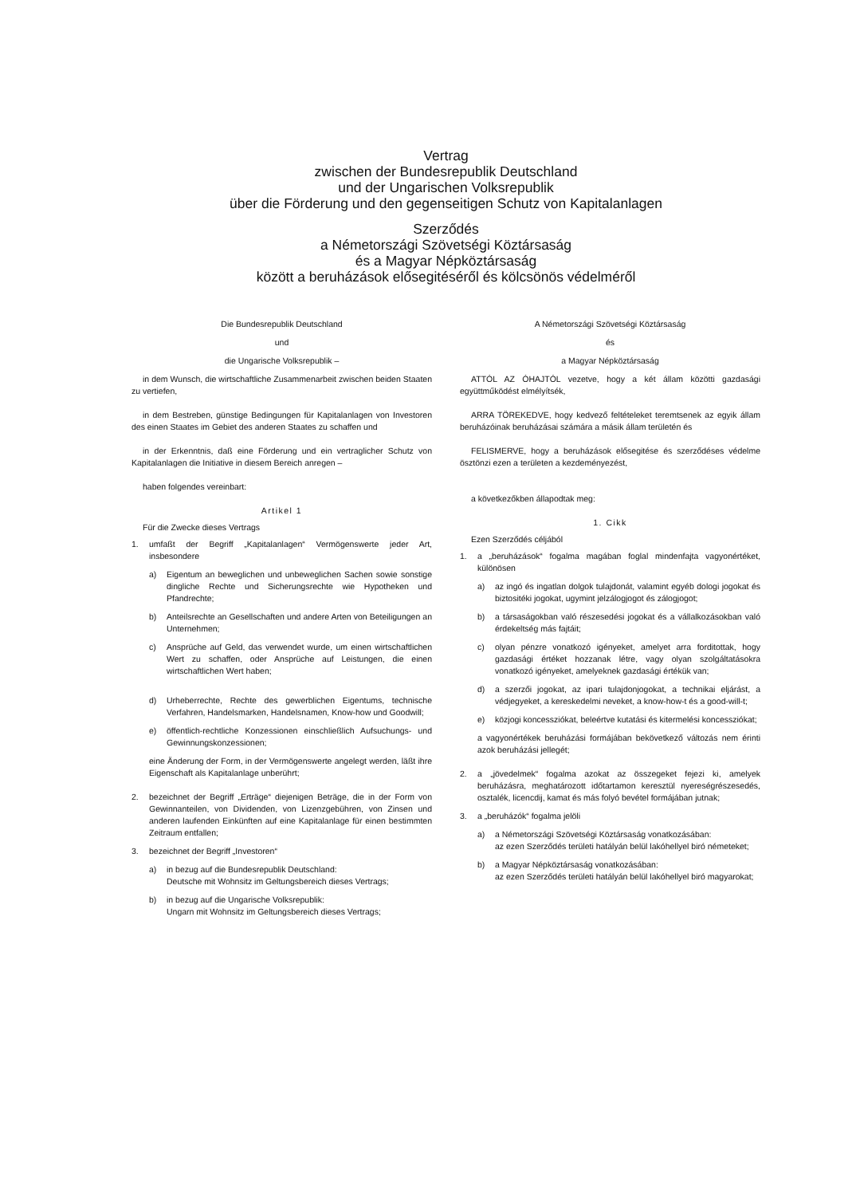Vertrag
zwischen der Bundesrepublik Deutschland
und der Ungarischen Volksrepublik
über die Förderung und den gegenseitigen Schutz von Kapitalanlagen
Szerződés
a Németországi Szövetségi Köztársaság
és a Magyar Népköztársaság
között a beruházások elősegitéséről és kölcsönös védelméről
Die Bundesrepublik Deutschland
und
die Ungarische Volksrepublik –
in dem Wunsch, die wirtschaftliche Zusammenarbeit zwischen beiden Staaten zu vertiefen,
in dem Bestreben, günstige Bedingungen für Kapitalanlagen von Investoren des einen Staates im Gebiet des anderen Staates zu schaffen und
in der Erkenntnis, daß eine Förderung und ein vertraglicher Schutz von Kapitalanlagen die Initiative in diesem Bereich anregen –
haben folgendes vereinbart:
Artikel 1
Für die Zwecke dieses Vertrags
1. umfaßt der Begriff „Kapitalanlagen“ Vermögenswerte jeder Art, insbesondere
a) Eigentum an beweglichen und unbeweglichen Sachen sowie sonstige dingliche Rechte und Sicherungsrechte wie Hypotheken und Pfandrechte;
b) Anteilsrechte an Gesellschaften und andere Arten von Beteiligungen an Unternehmen;
c) Ansprüche auf Geld, das verwendet wurde, um einen wirtschaftlichen Wert zu schaffen, oder Ansprüche auf Leistungen, die einen wirtschaftlichen Wert haben;
d) Urheberrechte, Rechte des gewerblichen Eigentums, technische Verfahren, Handelsmarken, Handelsnamen, Know-how und Goodwill;
e) öffentlich-rechtliche Konzessionen einschließlich Aufsuchungs- und Gewinnungskonzessionen;
eine Änderung der Form, in der Vermögenswerte angelegt werden, läßt ihre Eigenschaft als Kapitalanlage unberührt;
2. bezeichnet der Begriff „Erträge“ diejenigen Beträge, die in der Form von Gewinnanteilen, von Dividenden, von Lizenzgebühren, von Zinsen und anderen laufenden Einkünften auf eine Kapitalanlage für einen bestimmten Zeitraum entfallen;
3. bezeichnet der Begriff „Investoren“
a) in bezug auf die Bundesrepublik Deutschland:
Deutsche mit Wohnsitz im Geltungsbereich dieses Vertrags;
b) in bezug auf die Ungarische Volksrepublik:
Ungarn mit Wohnsitz im Geltungsbereich dieses Vertrags;
A Németországi Szövetségi Köztársaság
és
a Magyar Népköztársaság
ATTÓL AZ ÓHAJTÓL vezetve, hogy a két állam közötti gazdasági együttműködést elmélyítsék,
ARRA TÖREKEDVE, hogy kedvező feltételeket teremtsenek az egyik állam beruházóinak beruházásai számára a másik állam területén és
FELISMERVE, hogy a beruházások elősegitése és szerződéses védelme ösztönzi ezen a területen a kezdeményezést,
a következőkben állapodtak meg:
1. Cikk
Ezen Szerződés céljából
1. a „beruházások“ fogalma magában foglal mindenfajta vagyonértéket, különösen
a) az ingó és ingatlan dolgok tulajdonát, valamint egyéb dologi jogokat és biztositéki jogokat, ugymint jelzálogjogot és zálogjogot;
b) a társaságokban való részesedési jogokat és a vállalkozásokban való érdekeltség más fajtáit;
c) olyan pénzre vonatkozó igényeket, amelyet arra forditottak, hogy gazdasági értéket hozzanak létre, vagy olyan szolgáltatásokra vonatkozó igényeket, amelyeknek gazdasági értékük van;
d) a szerzői jogokat, az ipari tulajdonjogokat, a technikai eljárást, a védjegyeket, a kereskedelmi neveket, a know-how-t és a good-will-t;
e) közjogi koncessziókat, beleértve kutatási és kitermelési koncessziókat;
a vagyonértékek beruházási formájában bekövetkező változás nem érinti azok beruházási jellegét;
2. a „jövedelmek“ fogalma azokat az összegeket fejezi ki, amelyek beruházásra, meghatározott időtartamon keresztül nyereségrészesedés, osztalék, licencdij, kamat és más folyó bevétel formájában jutnak;
3. a „beruházók“ fogalma jelöli
a) a Németországi Szövetségi Köztársaság vonatkozásában:
az ezen Szerződés területi hatályán belül lakóhellyel biró németeket;
b) a Magyar Népköztársaság vonatkozásában:
az ezen Szerződés területi hatályán belül lakóhellyel biró magyarokat;